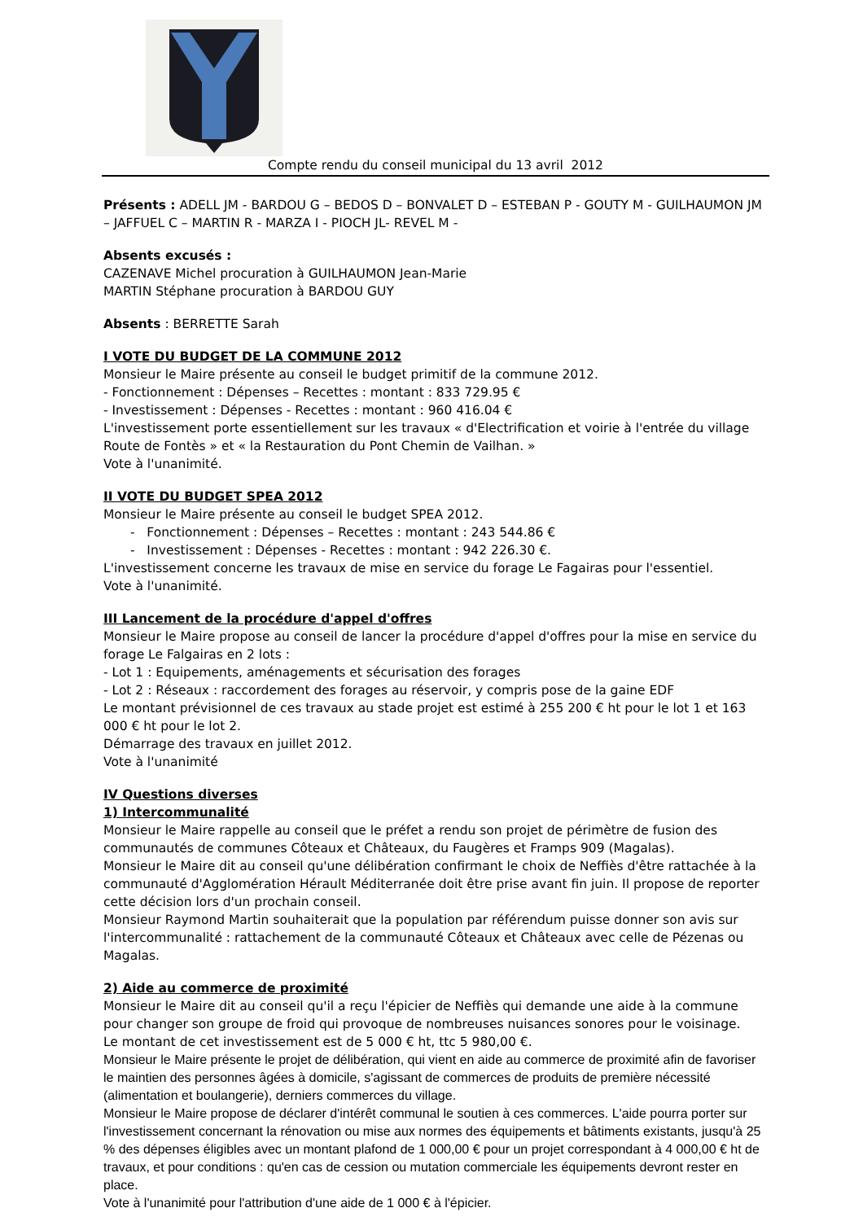Compte rendu du conseil municipal du 13 avril 2012
Présents : ADELL JM - BARDOU G – BEDOS D – BONVALET D – ESTEBAN P - GOUTY M - GUILHAUMON JM – JAFFUEL C – MARTIN R - MARZA I - PIOCH JL- REVEL M -
Absents excusés :
CAZENAVE Michel procuration à GUILHAUMON Jean-Marie
MARTIN Stéphane procuration à BARDOU GUY
Absents : BERRETTE Sarah
I VOTE DU BUDGET DE LA COMMUNE 2012
Monsieur le Maire présente au conseil le budget primitif de la commune 2012.
- Fonctionnement : Dépenses – Recettes : montant : 833 729.95 €
- Investissement : Dépenses - Recettes : montant : 960 416.04 €
L'investissement porte essentiellement sur les travaux « d'Electrification et voirie à l'entrée du village Route de Fontès » et « la Restauration du Pont Chemin de Vailhan. »
Vote à l'unanimité.
II VOTE DU BUDGET SPEA 2012
Monsieur le Maire présente au conseil le budget SPEA 2012.
- Fonctionnement : Dépenses – Recettes : montant : 243 544.86 €
- Investissement : Dépenses - Recettes : montant : 942 226.30 €.
L'investissement concerne les travaux de mise en service du forage Le Fagairas pour l'essentiel.
Vote à l'unanimité.
III Lancement de la procédure d'appel d'offres
Monsieur le Maire propose au conseil de lancer la procédure d'appel d'offres pour la mise en service du forage Le Falgairas en 2 lots :
- Lot 1 : Equipements, aménagements et sécurisation des forages
- Lot 2 : Réseaux : raccordement des forages au réservoir, y compris pose de la gaine EDF
Le montant prévisionnel de ces travaux au stade projet est estimé à 255 200 € ht pour le lot 1 et 163 000 € ht pour le lot 2.
Démarrage des travaux en juillet 2012.
Vote à l'unanimité
IV Questions diverses
1) Intercommunalité
Monsieur le Maire rappelle au conseil que le préfet a rendu son projet de périmètre de fusion des communautés de communes Côteaux et Châteaux, du Faugères et Framps 909 (Magalas).
Monsieur le Maire dit au conseil qu'une délibération confirmant le choix de Neffiès d'être rattachée à la communauté d'Agglomération Hérault Méditerranée doit être prise avant fin juin. Il propose de reporter cette décision lors d'un prochain conseil.
Monsieur Raymond Martin souhaiterait que la population par référendum puisse donner son avis sur l'intercommunalité : rattachement de la communauté Côteaux et Châteaux avec celle de Pézenas ou Magalas.
2) Aide au commerce de proximité
Monsieur le Maire dit au conseil qu'il a reçu l'épicier de Neffiès qui demande une aide à la commune pour changer son groupe de froid qui provoque de nombreuses nuisances sonores pour le voisinage.
Le montant de cet investissement est de 5 000 € ht, ttc 5 980,00 €.
Monsieur le Maire présente le projet de délibération, qui vient en aide au commerce de proximité afin de favoriser le maintien des personnes âgées à domicile, s'agissant de commerces de produits de première nécessité (alimentation et boulangerie), derniers commerces du village.
Monsieur le Maire propose de déclarer d'intérêt communal le soutien à ces commerces. L'aide pourra porter sur l'investissement concernant la rénovation ou mise aux normes des équipements et bâtiments existants, jusqu'à 25 % des dépenses éligibles avec un montant plafond de 1 000,00 € pour un projet correspondant à 4 000,00 € ht de travaux, et pour conditions : qu'en cas de cession ou mutation commerciale les équipements devront rester en place.
Vote à l'unanimité pour l'attribution d'une aide de 1 000 € à l'épicier.